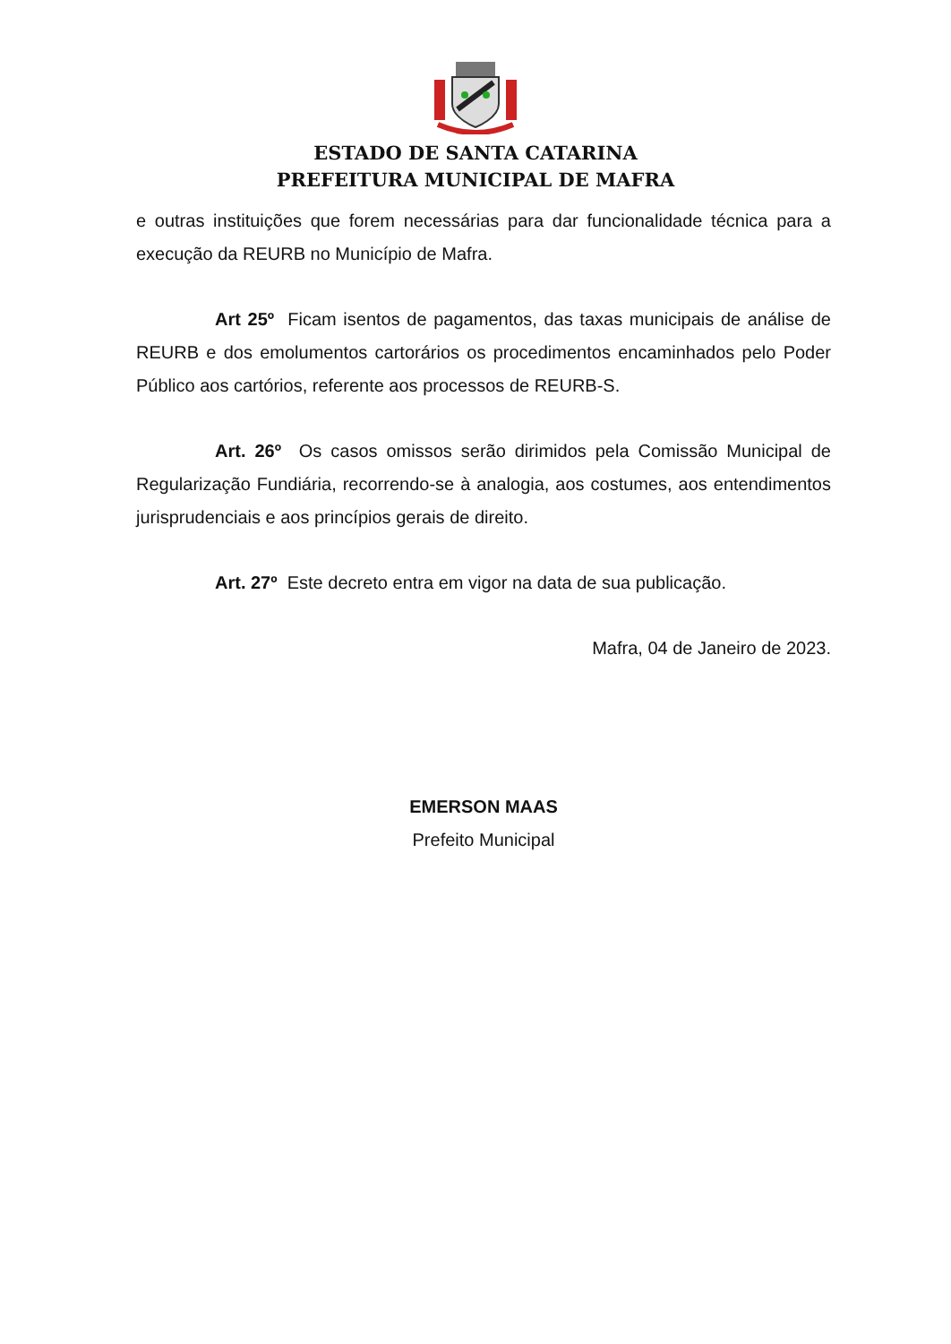ESTADO DE SANTA CATARINA
PREFEITURA MUNICIPAL DE MAFRA
e outras instituições que forem necessárias para dar funcionalidade técnica para a execução da REURB no Município de Mafra.
Art 25º Ficam isentos de pagamentos, das taxas municipais de análise de REURB e dos emolumentos cartorários os procedimentos encaminhados pelo Poder Público aos cartórios, referente aos processos de REURB-S.
Art. 26º Os casos omissos serão dirimidos pela Comissão Municipal de Regularização Fundiária, recorrendo-se à analogia, aos costumes, aos entendimentos jurisprudenciais e aos princípios gerais de direito.
Art. 27º Este decreto entra em vigor na data de sua publicação.
Mafra, 04 de Janeiro de 2023.
EMERSON MAAS
Prefeito Municipal